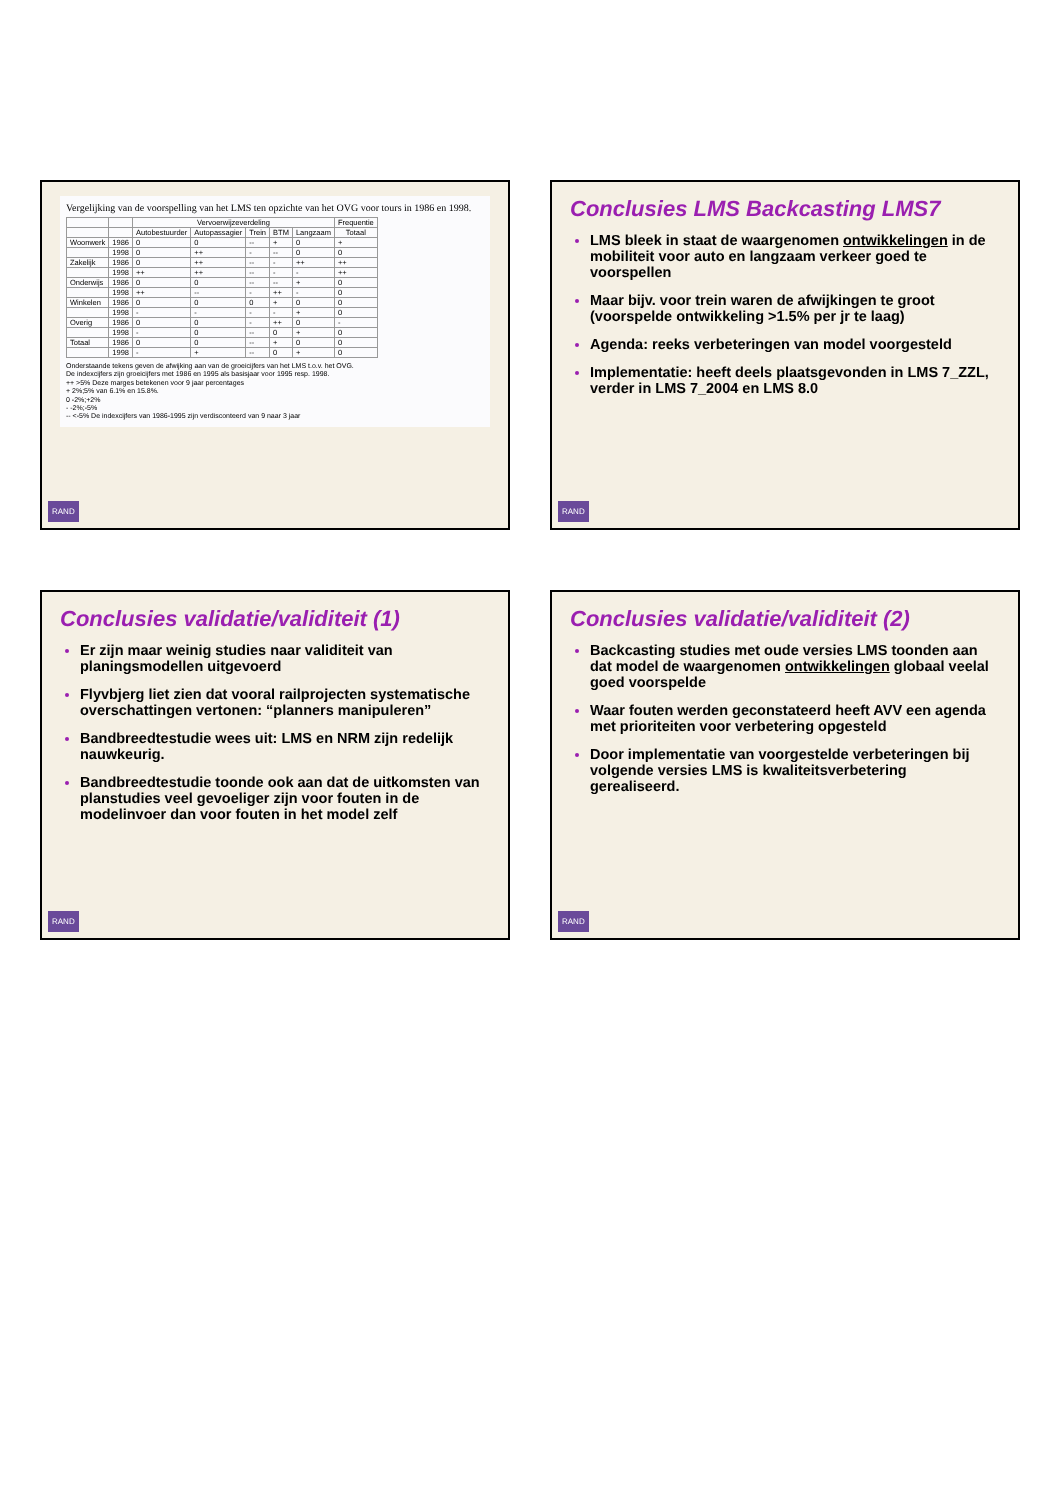Vergelijking van de voorspelling van het LMS ten opzichte van het OVG voor tours in 1986 en 1998.
| | | Vervoerwijzeverdeling | | | | | Frequentie |
| --- | --- | --- | --- | --- | --- | --- | --- |
| | | Autobestuurder | Autopassagier | Trein | BTM | Langzaam | Totaal |
| Woonwerk | 1986 | 0 | 0 | -- | + | 0 | + |
| | 1998 | 0 | ++ | - | -- | 0 | 0 |
| Zakelijk | 1986 | 0 | ++ | -- | - | ++ | ++ |
| | 1998 | ++ | ++ | -- | - | - | ++ |
| Onderwijs | 1986 | 0 | 0 | -- | -- | + | 0 |
| | 1998 | ++ | -- | - | ++ | - | 0 |
| Winkelen | 1986 | 0 | 0 | 0 | + | 0 | 0 |
| | 1998 | - | - | - | - | + | 0 |
| Overig | 1986 | 0 | 0 | - | ++ | 0 | - |
| | 1998 | - | 0 | -- | 0 | + | 0 |
| Totaal | 1986 | 0 | 0 | -- | + | 0 | 0 |
| | 1998 | - | + | -- | 0 | + | 0 |
Onderstaande tekens geven de afwijking aan van de groeicijfers van het LMS t.o.v. het OVG.
De indexcijfers zijn groeicijfers met 1986 en 1995 als basisjaar voor 1995 resp. 1998.
++ >5% Deze marges betekenen voor 9 jaar percentages
+ 2%;5% van 6.1% en 15.8%.
0 -2%;+2%
- -2%;-5%
-- <-5% De indexcijfers van 1986-1995 zijn verdisconteerd van 9 naar 3 jaar
RAND
Conclusies LMS Backcasting LMS7
LMS bleek in staat de waargenomen ontwikkelingen in de mobiliteit voor auto en langzaam verkeer goed te voorspellen
Maar bijv. voor trein waren de afwijkingen te groot (voorspelde ontwikkeling >1.5% per jr te laag)
Agenda: reeks verbeteringen van model voorgesteld
Implementatie: heeft deels plaatsgevonden in LMS 7_ZZL, verder in LMS 7_2004 en LMS 8.0
RAND
Conclusies validatie/validiteit (1)
Er zijn maar weinig studies naar validiteit van planingsmodellen uitgevoerd
Flyvbjerg liet zien dat vooral railprojecten systematische overschattingen vertonen: “planners manipuleren”
Bandbreedtestudie wees uit: LMS en NRM zijn redelijk nauwkeurig.
Bandbreedtestudie toonde ook aan dat de uitkomsten van planstudies veel gevoeliger zijn voor fouten in de modelinvoer dan voor fouten in het model zelf
RAND
Conclusies validatie/validiteit (2)
Backcasting studies met oude versies LMS toonden aan dat model de waargenomen ontwikkelingen globaal veelal goed voorspelde
Waar fouten werden geconstateerd heeft AVV een agenda met prioriteiten voor verbetering opgesteld
Door implementatie van voorgestelde verbeteringen bij volgende versies LMS is kwaliteitsverbetering gerealiseerd.
RAND